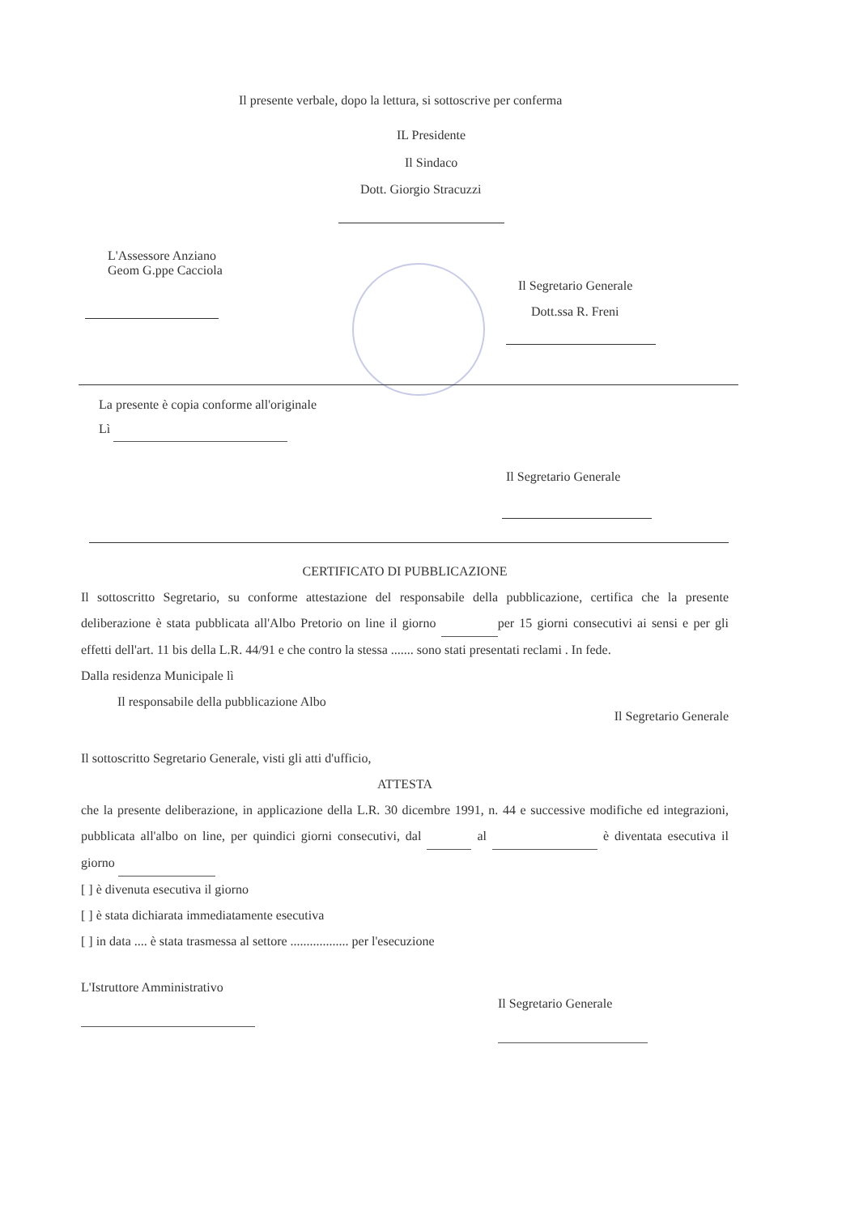Il presente verbale, dopo la lettura, si sottoscrive per conferma
IL Presidente
Il Sindaco
Dott. Giorgio Stracuzzi
L'Assessore Anziano
Geom G.ppe Cacciola
Il Segretario Generale
Dott.ssa R. Freni
La presente è copia conforme all'originale
Lì
Il Segretario Generale
CERTIFICATO DI PUBBLICAZIONE
Il sottoscritto Segretario, su conforme attestazione del responsabile della pubblicazione, certifica che la presente deliberazione è stata pubblicata all'Albo Pretorio on line il giorno per 15 giorni consecutivi ai sensi e per gli effetti dell'art. 11 bis della L.R. 44/91 e che contro la stessa ....... sono stati presentati reclami . In fede.
Dalla residenza Municipale lì
Il responsabile della pubblicazione Albo Il Segretario Generale
Il sottoscritto Segretario Generale, visti gli atti d'ufficio,
ATTESTA
che la presente deliberazione, in applicazione della L.R. 30 dicembre 1991, n. 44 e successive modifiche ed integrazioni, pubblicata all'albo on line, per quindici giorni consecutivi, dal al è diventata esecutiva il giorno
[ ] è divenuta esecutiva il giorno
[ ] è stata dichiarata immediatamente esecutiva
[ ] in data .... è stata trasmessa al settore .................. per l'esecuzione
L'Istruttore Amministrativo
Il Segretario Generale